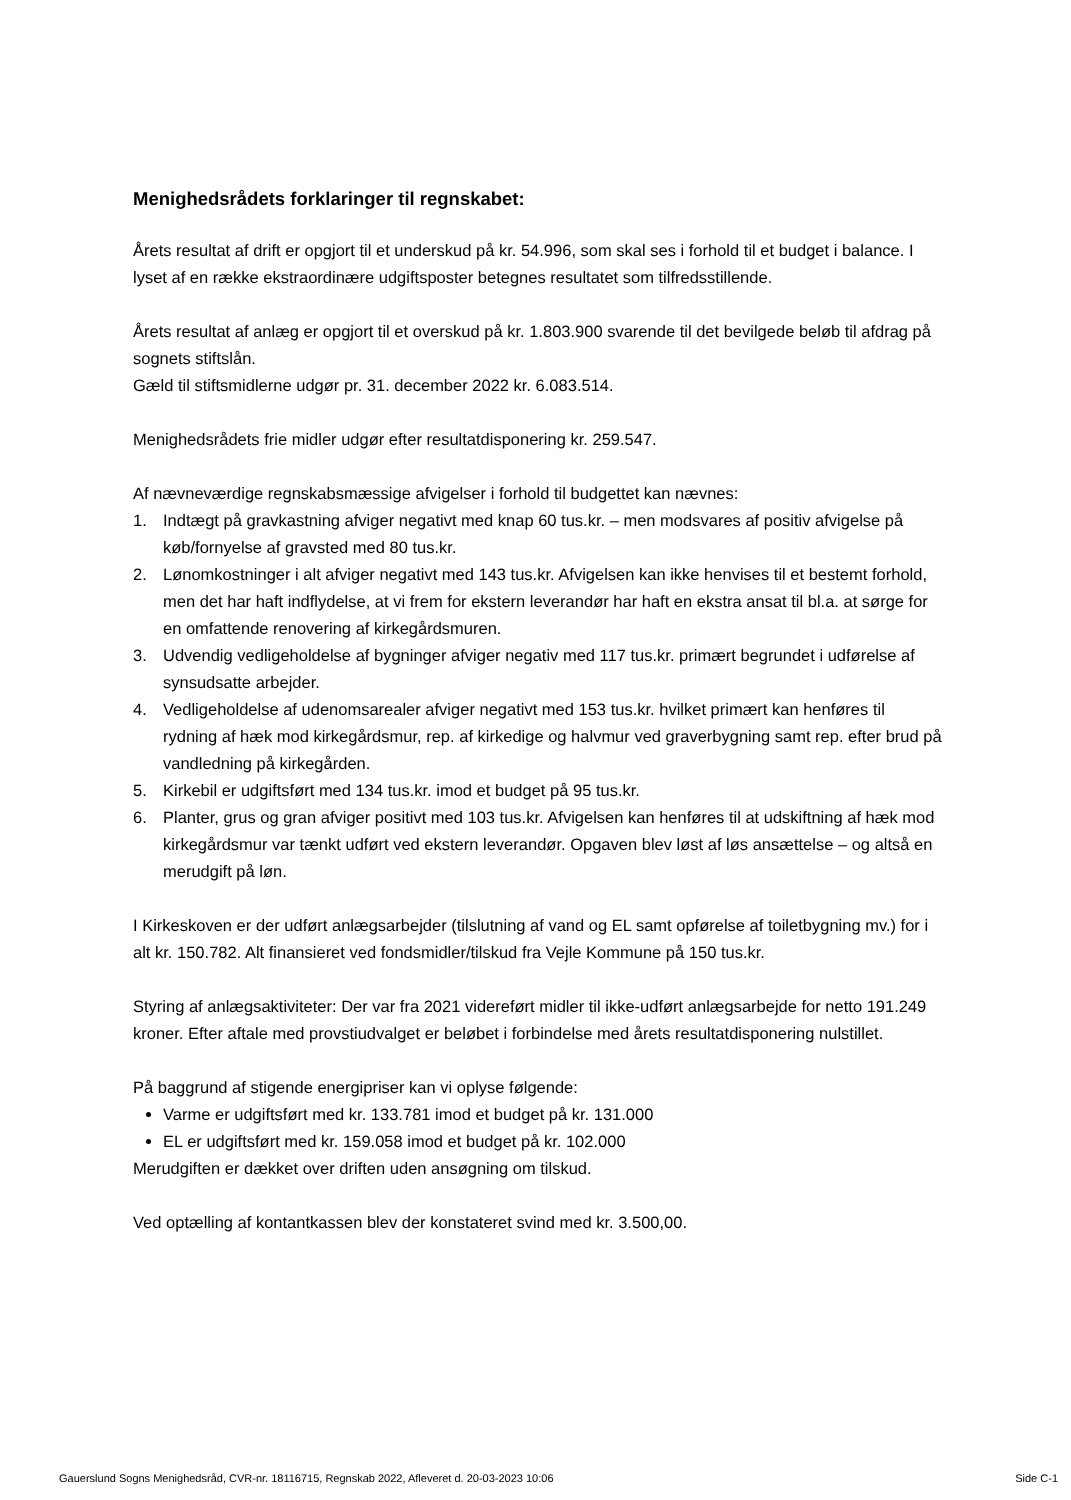Menighedsrådets forklaringer til regnskabet:
Årets resultat af drift er opgjort til et underskud på kr. 54.996, som skal ses i forhold til et budget i balance. I lyset af en række ekstraordinære udgiftsposter betegnes resultatet som tilfredsstillende.
Årets resultat af anlæg er opgjort til et overskud på kr. 1.803.900 svarende til det bevilgede beløb til afdrag på sognets stiftslån.
Gæld til stiftsmidlerne udgør pr. 31. december 2022 kr. 6.083.514.
Menighedsrådets frie midler udgør efter resultatdisponering kr. 259.547.
Af nævneværdige regnskabsmæssige afvigelser i forhold til budgettet kan nævnes:
1. Indtægt på gravkastning afviger negativt med knap 60 tus.kr. – men modsvares af positiv afvigelse på køb/fornyelse af gravsted med 80 tus.kr.
2. Lønomkostninger i alt afviger negativt med 143 tus.kr. Afvigelsen kan ikke henvises til et bestemt forhold, men det har haft indflydelse, at vi frem for ekstern leverandør har haft en ekstra ansat til bl.a. at sørge for en omfattende renovering af kirkegårdsmuren.
3. Udvendig vedligeholdelse af bygninger afviger negativ med 117 tus.kr. primært begrundet i udførelse af synsudsatte arbejder.
4. Vedligeholdelse af udenomsarealer afviger negativt med 153 tus.kr. hvilket primært kan henføres til rydning af hæk mod kirkegårdsmur, rep. af kirkedige og halvmur ved graverbygning samt rep. efter brud på vandledning på kirkegården.
5. Kirkebil er udgiftsført med 134 tus.kr. imod et budget på 95 tus.kr.
6. Planter, grus og gran afviger positivt med 103 tus.kr. Afvigelsen kan henføres til at udskiftning af hæk mod kirkegårdsmur var tænkt udført ved ekstern leverandør. Opgaven blev løst af løs ansættelse – og altså en merudgift på løn.
I Kirkeskoven er der udført anlægsarbejder (tilslutning af vand og EL samt opførelse af toiletbygning mv.) for i alt kr. 150.782. Alt finansieret ved fondsmidler/tilskud fra Vejle Kommune på 150 tus.kr.
Styring af anlægsaktiviteter: Der var fra 2021 videreført midler til ikke-udført anlægsarbejde for netto 191.249 kroner. Efter aftale med provstiudvalget er beløbet i forbindelse med årets resultatdisponering nulstillet.
På baggrund af stigende energipriser kan vi oplyse følgende:
Varme er udgiftsført med kr. 133.781 imod et budget på kr. 131.000
EL er udgiftsført med kr. 159.058 imod et budget på kr. 102.000
Merudgiften er dækket over driften uden ansøgning om tilskud.
Ved optælling af kontantkassen blev der konstateret svind med kr. 3.500,00.
Gauerslund Sogns Menighedsråd, CVR-nr. 18116715, Regnskab 2022, Afleveret d. 20-03-2023 10:06 Side C-1